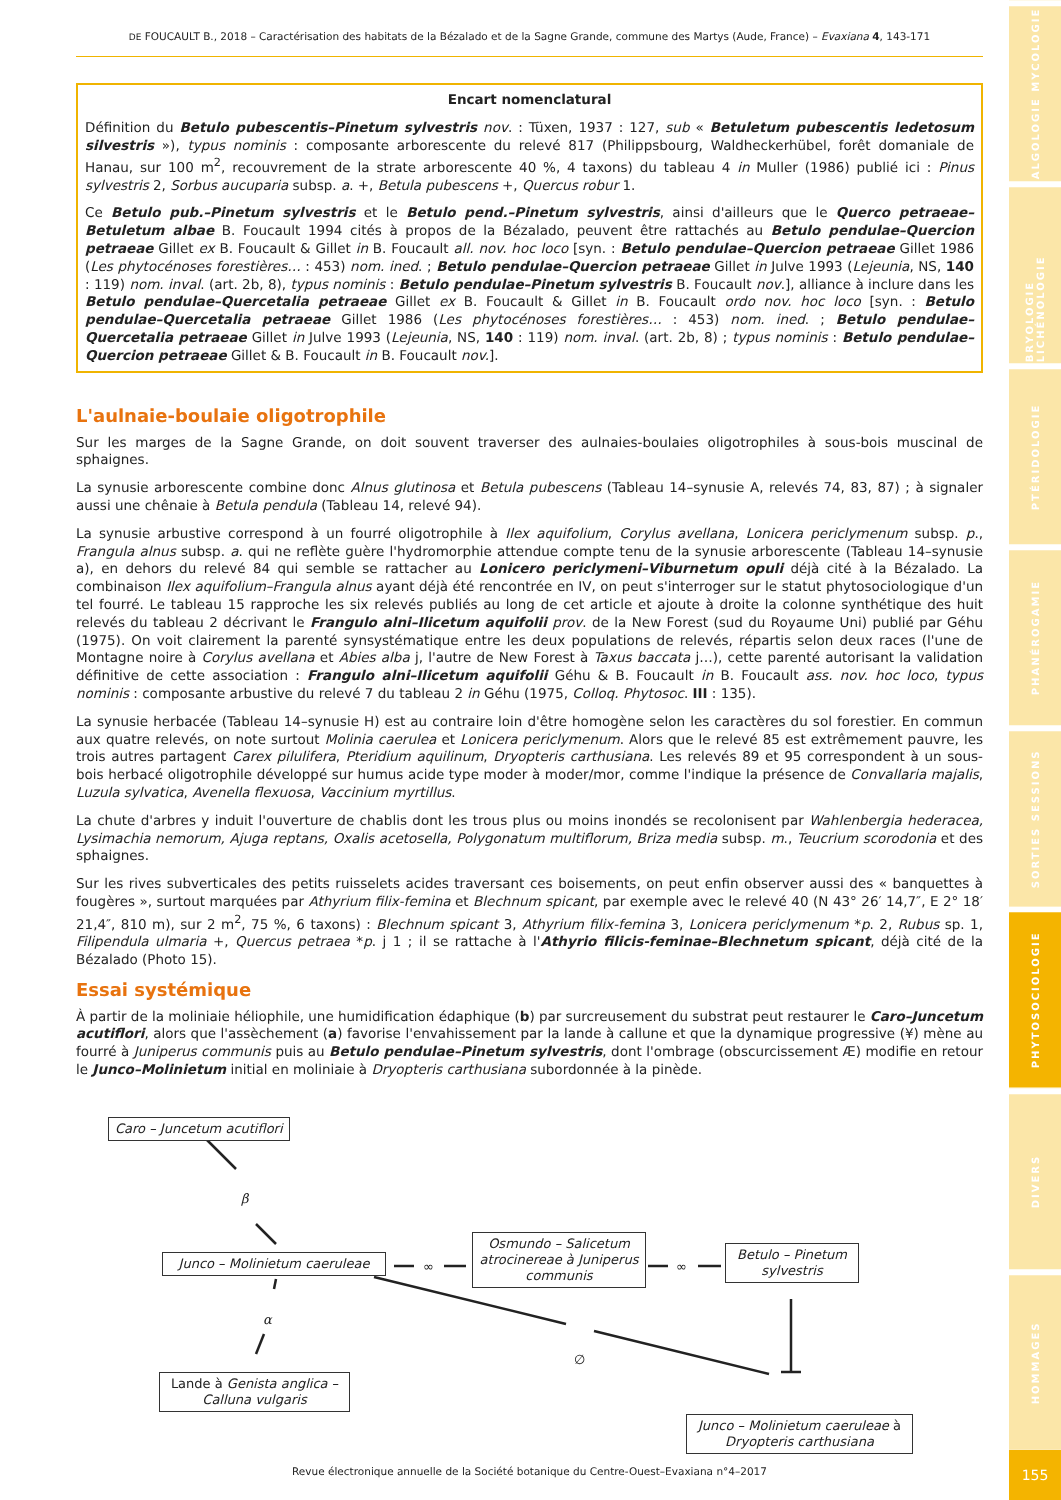DE FOUCAULT B., 2018 – Caractérisation des habitats de la Bézalado et de la Sagne Grande, commune des Martys (Aude, France) – Evaxiana 4, 143-171
Encart nomenclatural
Définition du Betulo pubescentis–Pinetum sylvestris nov. : Tüxen, 1937 : 127, sub « Betuletum pubescentis ledetosum silvestris »), typus nominis : composante arborescente du relevé 817 (Philippsbourg, Waldheckerhübel, forêt domaniale de Hanau, sur 100 m<sup>2</sup>, recouvrement de la strate arborescente 40 %, 4 taxons) du tableau 4 in Muller (1986) publié ici : Pinus sylvestris 2, Sorbus aucuparia subsp. a. +, Betula pubescens +, Quercus robur 1.
Ce Betulo pub.–Pinetum sylvestris et le Betulo pend.–Pinetum sylvestris, ainsi d'ailleurs que le Querco petraeae–Betuletum albae B. Foucault 1994 cités à propos de la Bézalado, peuvent être rattachés au Betulo pendulae–Quercion petraeae Gillet ex B. Foucault & Gillet in B. Foucault all. nov. hoc loco [syn. : Betulo pendulae–Quercion petraeae Gillet 1986 (Les phytocénoses forestières… : 453) nom. ined. ; Betulo pendulae–Quercion petraeae Gillet in Julve 1993 (Lejeunia, NS, 140 : 119) nom. inval. (art. 2b, 8), typus nominis : Betulo pendulae–Pinetum sylvestris B. Foucault nov.], alliance à inclure dans les Betulo pendulae–Quercetalia petraeae Gillet ex B. Foucault & Gillet in B. Foucault ordo nov. hoc loco [syn. : Betulo pendulae–Quercetalia petraeae Gillet 1986 (Les phytocénoses forestières… : 453) nom. ined. ; Betulo pendulae–Quercetalia petraeae Gillet in Julve 1993 (Lejeunia, NS, 140 : 119) nom. inval. (art. 2b, 8) ; typus nominis : Betulo pendulae–Quercion petraeae Gillet & B. Foucault in B. Foucault nov.].
L'aulnaie-boulaie oligotrophile
Sur les marges de la Sagne Grande, on doit souvent traverser des aulnaies-boulaies oligotrophiles à sous-bois muscinal de sphaignes.
La synusie arborescente combine donc Alnus glutinosa et Betula pubescens (Tableau 14–synusie A, relevés 74, 83, 87) ; à signaler aussi une chênaie à Betula pendula (Tableau 14, relevé 94).
La synusie arbustive correspond à un fourré oligotrophile à Ilex aquifolium, Corylus avellana, Lonicera periclymenum subsp. p., Frangula alnus subsp. a. qui ne reflète guère l'hydromorphie attendue compte tenu de la synusie arborescente (Tableau 14–synusie a), en dehors du relevé 84 qui semble se rattacher au Lonicero periclymeni–Viburnetum opuli déjà cité à la Bézalado. La combinaison Ilex aquifolium–Frangula alnus ayant déjà été rencontrée en IV, on peut s'interroger sur le statut phytosociologique d'un tel fourré. Le tableau 15 rapproche les six relevés publiés au long de cet article et ajoute à droite la colonne synthétique des huit relevés du tableau 2 décrivant le Frangulo alni–Ilicetum aquifolii prov. de la New Forest (sud du Royaume Uni) publié par Géhu (1975). On voit clairement la parenté synsystématique entre les deux populations de relevés, répartis selon deux races (l'une de Montagne noire à Corylus avellana et Abies alba j, l'autre de New Forest à Taxus baccata j…), cette parenté autorisant la validation définitive de cette association : Frangulo alni–Ilicetum aquifolii Géhu & B. Foucault in B. Foucault ass. nov. hoc loco, typus nominis : composante arbustive du relevé 7 du tableau 2 in Géhu (1975, Colloq. Phytosoc. III : 135).
La synusie herbacée (Tableau 14–synusie H) est au contraire loin d'être homogène selon les caractères du sol forestier. En commun aux quatre relevés, on note surtout Molinia caerulea et Lonicera periclymenum. Alors que le relevé 85 est extrêmement pauvre, les trois autres partagent Carex pilulifera, Pteridium aquilinum, Dryopteris carthusiana. Les relevés 89 et 95 correspondent à un sous-bois herbacé oligotrophile développé sur humus acide type moder à moder/mor, comme l'indique la présence de Convallaria majalis, Luzula sylvatica, Avenella flexuosa, Vaccinium myrtillus.
La chute d'arbres y induit l'ouverture de chablis dont les trous plus ou moins inondés se recolonisent par Wahlenbergia hederacea, Lysimachia nemorum, Ajuga reptans, Oxalis acetosella, Polygonatum multiflorum, Briza media subsp. m., Teucrium scorodonia et des sphaignes.
Sur les rives subverticales des petits ruisselets acides traversant ces boisements, on peut enfin observer aussi des « banquettes à fougères », surtout marquées par Athyrium filix-femina et Blechnum spicant, par exemple avec le relevé 40 (N 43° 26′ 14,7″, E 2° 18′ 21,4″, 810 m), sur 2 m<sup>2</sup>, 75 %, 6 taxons) : Blechnum spicant 3, Athyrium filix-femina 3, Lonicera periclymenum *p. 2, Rubus sp. 1, Filipendula ulmaria +, Quercus petraea *p. j 1 ; il se rattache à l'Athyrio filicis-feminae–Blechnetum spicant, déjà cité de la Bézalado (Photo 15).
Essai systémique
À partir de la moliniaie héliophile, une humidification édaphique (b) par surcreusement du substrat peut restaurer le Caro–Juncetum acutiflori, alors que l'assèchement (a) favorise l'envahissement par la lande à callune et que la dynamique progressive (¥) mène au fourré à Juniperus communis puis au Betulo pendulae–Pinetum sylvestris, dont l'ombrage (obscurcissement Æ) modifie en retour le Junco–Molinietum initial en moliniaie à Dryopteris carthusiana subordonnée à la pinède.
Caro – Juncetum acutiflori
β
Junco – Molinietum caeruleae
∞
Osmundo – Salicetum atrocinereae à Juniperus communis
∞
Betulo – Pinetum sylvestris
α
∅
Lande à Genista anglica – Calluna vulgaris
Junco – Molinietum caeruleae à Dryopteris carthusiana
ALGOLOGIE MYCOLOGIE
BRYOLOGIE LICHÉNOLOGIE
PTÉRIDOLOGIE
PHANÉROGAMIE
SORTIES SESSIONS
PHYTOSOCIOLOGIE
DIVERS
HOMMAGES
155
Revue électronique annuelle de la Société botanique du Centre-Ouest–Evaxiana n°4–2017